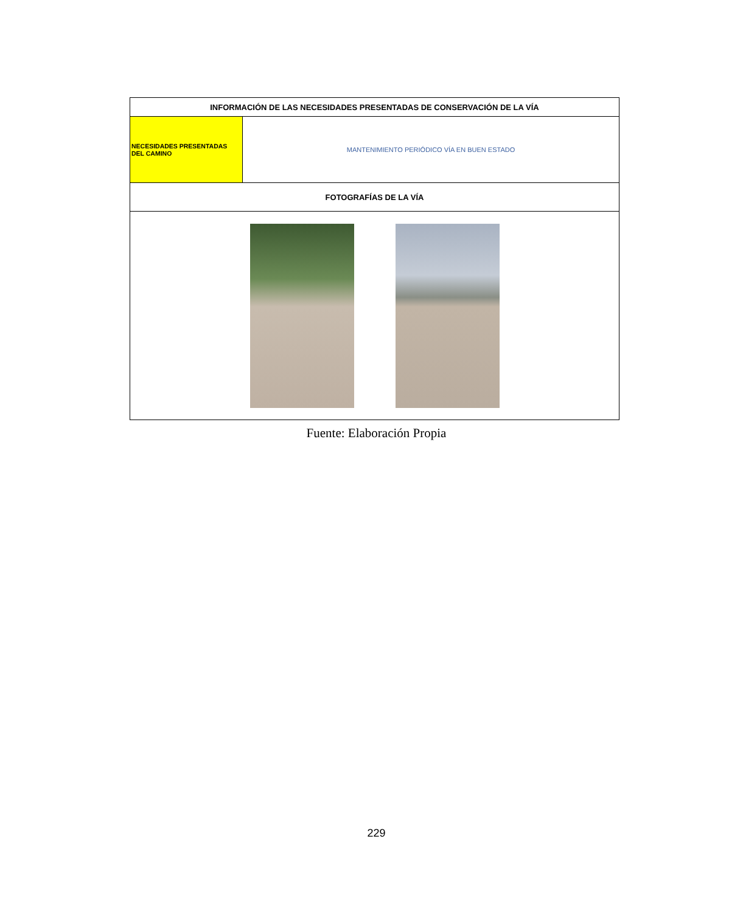| INFORMACIÓN DE LAS NECESIDADES PRESENTADAS DE CONSERVACIÓN DE LA VÍA | |
| NECESIDADES PRESENTADAS DEL CAMINO | MANTENIMIENTO PERIÓDICO VÍA EN BUEN ESTADO |
| FOTOGRAFÍAS DE LA VÍA | |
Fuente: Elaboración Propia
229